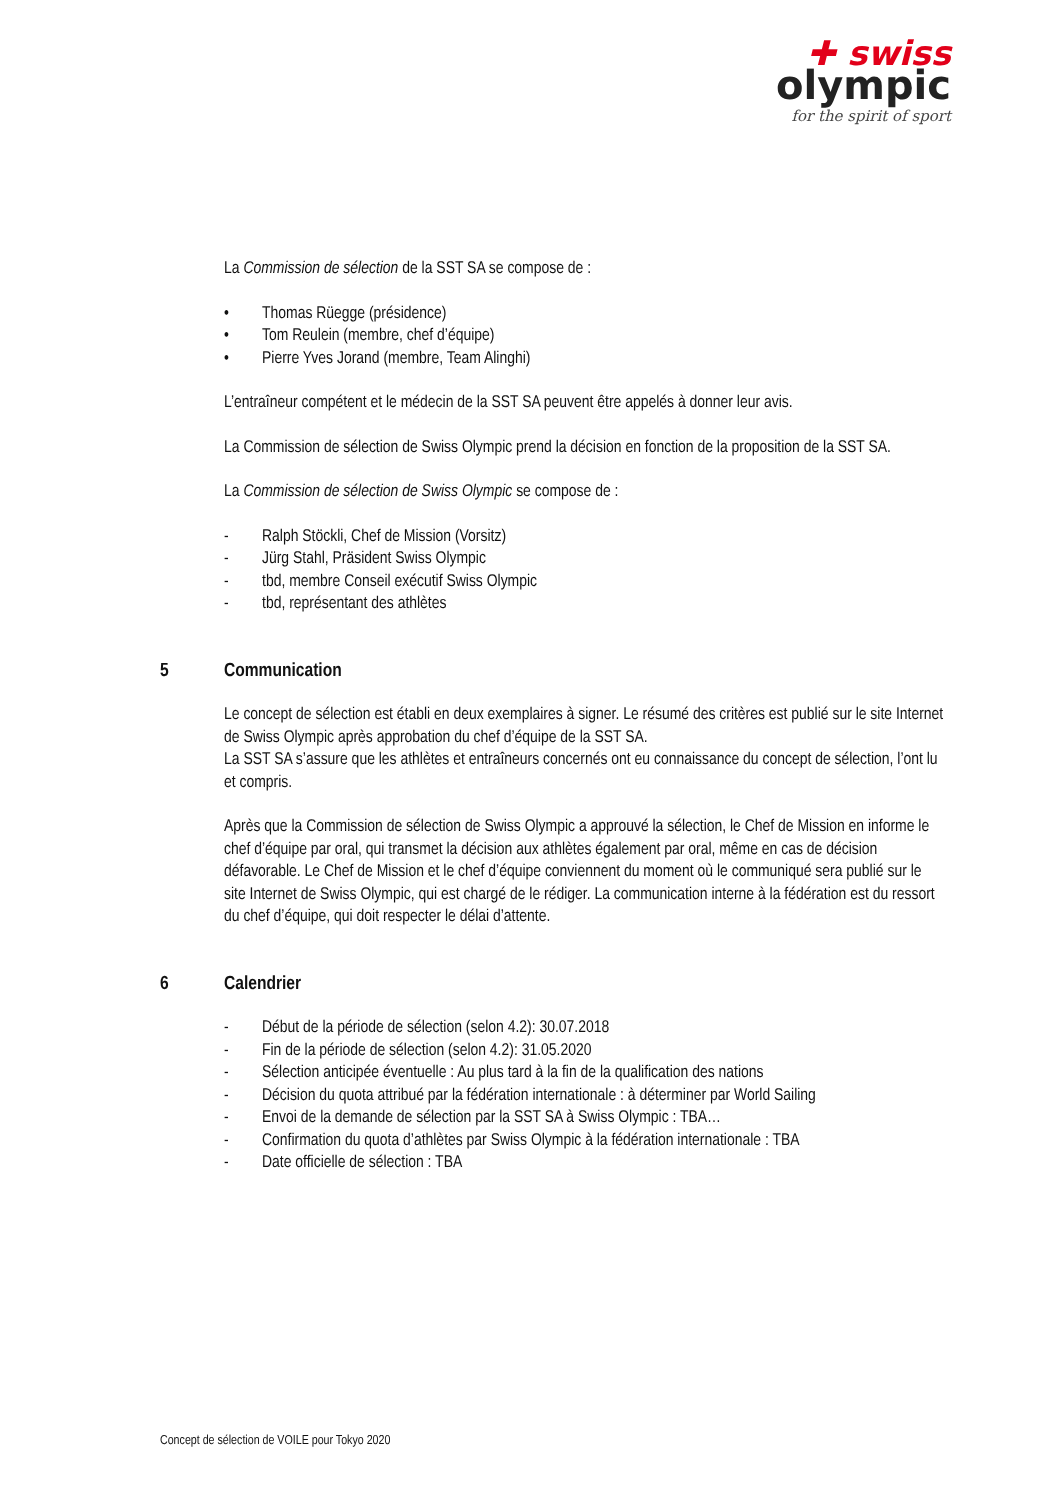✚ swiss
olympic
for the spirit of sport
La Commission de sélection de la SST SA se compose de :
• Thomas Rüegge (présidence)
• Tom Reulein (membre, chef d’équipe)
• Pierre Yves Jorand (membre, Team Alinghi)
L’entraîneur compétent et le médecin de la SST SA peuvent être appelés à donner leur avis.
La Commission de sélection de Swiss Olympic prend la décision en fonction de la proposition de la SST SA.
La Commission de sélection de Swiss Olympic se compose de :
- Ralph Stöckli, Chef de Mission (Vorsitz)
- Jürg Stahl, Präsident Swiss Olympic
- tbd, membre Conseil exécutif Swiss Olympic
- tbd, représentant des athlètes
5 Communication
Le concept de sélection est établi en deux exemplaires à signer. Le résumé des critères est publié sur le site Internet de Swiss Olympic après approbation du chef d’équipe de la SST SA.
La SST SA s’assure que les athlètes et entraîneurs concernés ont eu connaissance du concept de sélection, l’ont lu et compris.
Après que la Commission de sélection de Swiss Olympic a approuvé la sélection, le Chef de Mission en informe le chef d’équipe par oral, qui transmet la décision aux athlètes également par oral, même en cas de décision défavorable. Le Chef de Mission et le chef d’équipe conviennent du moment où le communiqué sera publié sur le site Internet de Swiss Olympic, qui est chargé de le rédiger. La communication interne à la fédération est du ressort du chef d’équipe, qui doit respecter le délai d’attente.
6 Calendrier
- Début de la période de sélection (selon 4.2): 30.07.2018
- Fin de la période de sélection (selon 4.2): 31.05.2020
- Sélection anticipée éventuelle : Au plus tard à la fin de la qualification des nations
- Décision du quota attribué par la fédération internationale : à déterminer par World Sailing
- Envoi de la demande de sélection par la SST SA à Swiss Olympic : TBA…
- Confirmation du quota d’athlètes par Swiss Olympic à la fédération internationale : TBA
- Date officielle de sélection : TBA
Concept de sélection de VOILE pour Tokyo 2020